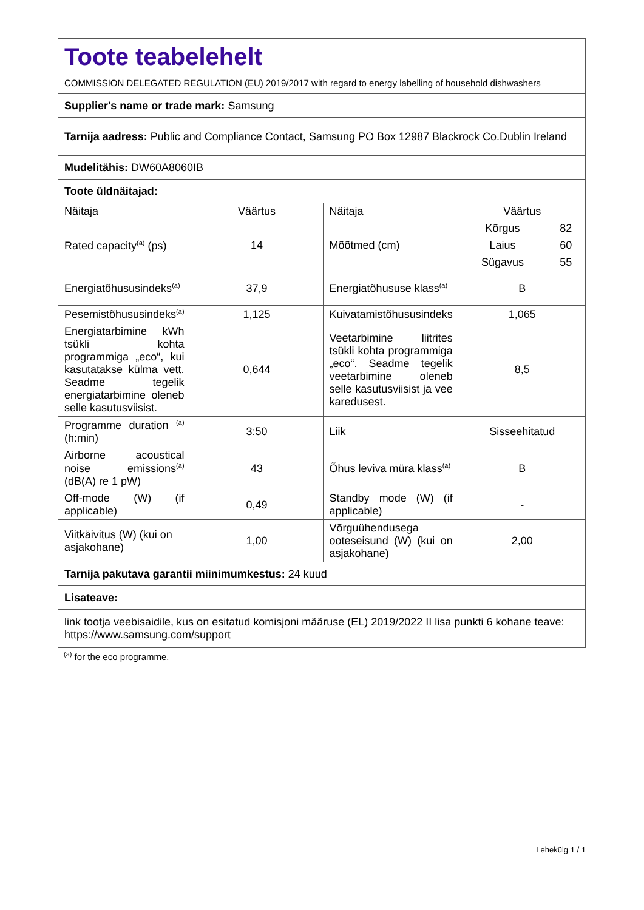| Toote teabelehelt COMMISSION DELEGATED REGULATION (EU) 2019/2017 with regard to energy labelling of household dishwashers | | | |
| Supplier's name or trade mark: Samsung | | | |
| Tarnija aadress: Public and Compliance Contact, Samsung PO Box 12987 Blackrock Co.Dublin Ireland | | | |
| Mudelitähis: DW60A8060IB | | | |
| Toote üldnäitajad: | | | |
| Näitaja | Väärtus | Näitaja | Väärtus |
| Rated capacity<sup>(a)</sup> (ps) | 14 | Mõõtmed (cm) | / Kõrgus / 82 / / Laius / 60 / / Sügavus / 55 / |
| Energiatõhususindeks<sup>(a)</sup> | 37,9 | Energiatõhususe klass<sup>(a)</sup> | B |
| Pesemistõhususindeks<sup>(a)</sup> | 1,125 | Kuivatamistõhususindeks | 1,065 |
| Energiatarbimine kWh tsükli kohta programmiga „eco“, kui kasutatakse külma vett. Seadme tegelik energiatarbimine oleneb selle kasutusviisist. | 0,644 | Veetarbimine liitrites tsükli kohta programmiga „eco“. Seadme tegelik veetarbimine oleneb selle kasutusviisist ja vee karedusest. | 8,5 |
| Programme duration <sup>(a)</sup> (h:min) | 3:50 | Liik | Sisseehitatud |
| Airborne acoustical noise emissions<sup>(a)</sup> (dB(A) re 1 pW) | 43 | Õhus leviva müra klass<sup>(a)</sup> | B |
| Off-mode (W) (if applicable) | 0,49 | Standby mode (W) (if applicable) | - |
| Viitkäivitus (W) (kui on asjakohane) | 1,00 | Võrguühendusega ooteseisund (W) (kui on asjakohane) | 2,00 |
| Tarnija pakutava garantii miinimumkestus: 24 kuud | | | |
| Lisateave: | | | |
| link tootja veebisaidile, kus on esitatud komisjoni määruse (EL) 2019/2022 II lisa punkti 6 kohane teave: https://www.samsung.com/support | | | |
<sup>(a)</sup> for the eco programme.
Lehekülg 1 / 1